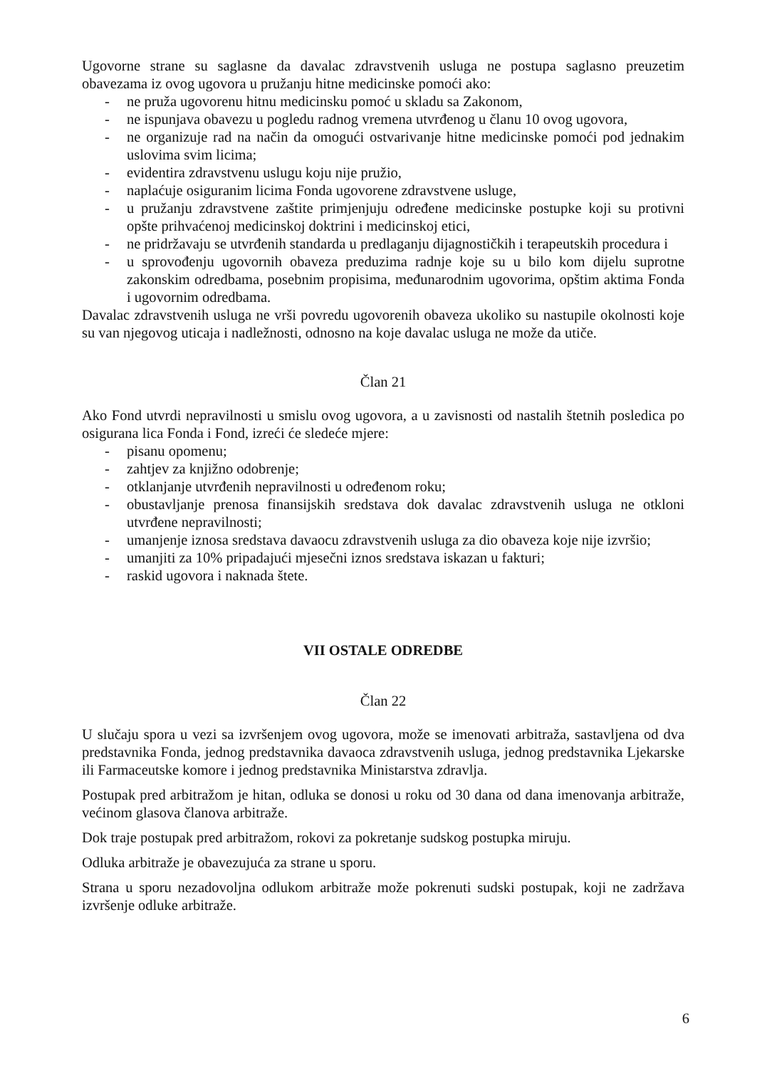Ugovorne strane su saglasne da davalac zdravstvenih usluga ne postupa saglasno preuzetim obavezama iz ovog ugovora u pružanju hitne medicinske pomoći ako:
- ne pruža ugovorenu hitnu medicinsku pomoć u skladu sa Zakonom,
- ne ispunjava obavezu u pogledu radnog vremena utvrđenog u članu 10 ovog ugovora,
- ne organizuje rad na način da omogući ostvarivanje hitne medicinske pomoći pod jednakim uslovima svim licima;
- evidentira zdravstvenu uslugu koju nije pružio,
- naplaćuje osiguranim licima Fonda ugovorene zdravstvene usluge,
- u pružanju zdravstvene zaštite primjenjuju određene medicinske postupke koji su protivni opšte prihvaćenoj medicinskoj doktrini i medicinskoj etici,
- ne pridržavaju se utvrđenih standarda u predlaganju dijagnostičkih i terapeutskih procedura i
- u sprovođenju ugovornih obaveza preduzima radnje koje su u bilo kom dijelu suprotne zakonskim odredbama, posebnim propisima, međunarodnim ugovorima, opštim aktima Fonda i ugovornim odredbama.
Davalac zdravstvenih usluga ne vrši povredu ugovorenih obaveza ukoliko su nastupile okolnosti koje su van njegovog uticaja i nadležnosti, odnosno na koje davalac usluga ne može da utiče.
Član 21
Ako Fond utvrdi nepravilnosti u smislu ovog ugovora, a u zavisnosti od nastalih štetnih posledica po osigurana lica Fonda i Fond, izreći će sledeće mjere:
- pisanu opomenu;
- zahtjev za knjižno odobrenje;
- otklanjanje utvrđenih nepravilnosti u određenom roku;
- obustavljanje prenosa finansijskih sredstava dok davalac zdravstvenih usluga ne otkloni utvrđene nepravilnosti;
- umanjenje iznosa sredstava davaocu zdravstvenih usluga za dio obaveza koje nije izvršio;
- umanjiti za 10% pripadajući mjesečni iznos sredstava iskazan u fakturi;
- raskid ugovora i naknada štete.
VII OSTALE ODREDBE
Član 22
U slučaju spora u vezi sa izvršenjem ovog ugovora, može se imenovati arbitraža, sastavljena od dva predstavnika Fonda, jednog predstavnika davaoca zdravstvenih usluga, jednog predstavnika Ljekarske ili Farmaceutske komore i jednog predstavnika Ministarstva zdravlja.
Postupak pred arbitražom je hitan, odluka se donosi u roku od 30 dana od dana imenovanja arbitraže, većinom glasova članova arbitraže.
Dok traje postupak pred arbitražom, rokovi za pokretanje sudskog postupka miruju.
Odluka arbitraže je obavezujuća za strane u sporu.
Strana u sporu nezadovoljna odlukom arbitraže može pokrenuti sudski postupak, koji ne zadržava izvršenje odluke arbitraže.
6